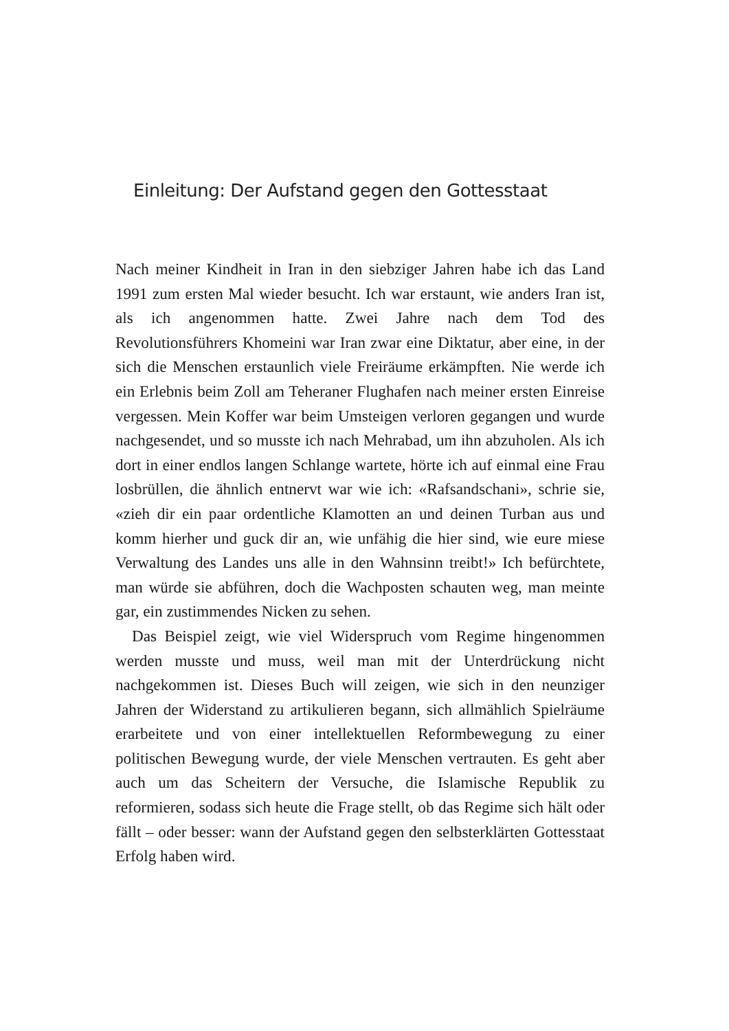Einleitung: Der Aufstand gegen den Gottesstaat
Nach meiner Kindheit in Iran in den siebziger Jahren habe ich das Land 1991 zum ersten Mal wieder besucht. Ich war erstaunt, wie anders Iran ist, als ich angenommen hatte. Zwei Jahre nach dem Tod des Revolutionsführers Khomeini war Iran zwar eine Diktatur, aber eine, in der sich die Menschen erstaunlich viele Freiräume er­kämpften. Nie werde ich ein Erlebnis beim Zoll am Teheraner Flug­hafen nach meiner ersten Einreise vergessen. Mein Koffer war beim Umsteigen verloren gegangen und wurde nachgesendet, und so musste ich nach Mehrabad, um ihn abzuholen. Als ich dort in einer endlos langen Schlange wartete, hörte ich auf einmal eine Frau losbrüllen, die ähnlich entnervt war wie ich: «Rafsandschani», schrie sie, «zieh dir ein paar ordentliche Klamotten an und deinen Turban aus und komm hierher und guck dir an, wie unfähig die hier sind, wie eure miese Verwaltung des Landes uns alle in den Wahnsinn treibt!» Ich befürchtete, man würde sie abführen, doch die Wachposten schau­ten weg, man meinte gar, ein zustimmendes Nicken zu sehen.
Das Beispiel zeigt, wie viel Widerspruch vom Regime hingenom­men werden musste und muss, weil man mit der Unterdrückung nicht nachgekommen ist. Dieses Buch will zeigen, wie sich in den neunziger Jahren der Widerstand zu artikulieren begann, sich all­mählich Spielräume erarbeitete und von einer intellektuellen Re­formbewegung zu einer politischen Bewegung wurde, der viele Menschen vertrauten. Es geht aber auch um das Scheitern der Ver­suche, die Islamische Republik zu reformieren, sodass sich heute die Frage stellt, ob das Regime sich hält oder fällt – oder besser: wann der Aufstand gegen den selbsterklärten Gottesstaat Erfolg haben wird.